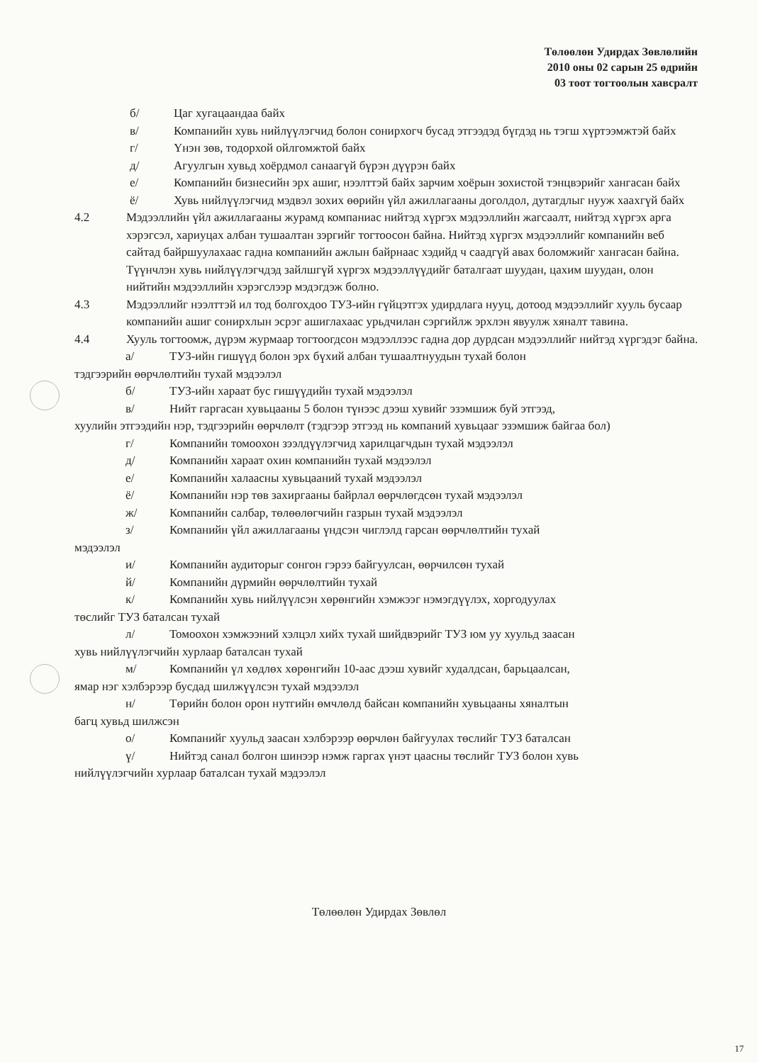Төлөөлөн Удирдах Зөвлөлийн
2010 оны 02 сарын 25 өдрийн
03 тоот тогтоолын хавсралт
б/ Цаг хугацаандаа байх
в/ Компанийн хувь нийлүүлэгчид болон сонирхогч бусад этгээдэд бүгдэд нь тэгш хүртээмжтэй байх
г/ Үнэн зөв, тодорхой ойлгомжтой байх
д/ Агуулгын хувьд хоёрдмол санаагүй бүрэн дүүрэн байх
е/ Компанийн бизнесийн эрх ашиг, нээлттэй байх зарчим хоёрын зохистой тэнцвэрийг хангасан байх
ё/ Хувь нийлүүлэгчид мэдвэл зохих өөрийн үйл ажиллагааны доголдол, дутагдлыг нууж хаахгүй байх
4.2 Мэдээллийн үйл ажиллагааны журамд компаниас нийтэд хүргэх мэдээллийн жагсаалт, нийтэд хүргэх арга хэрэгсэл, хариуцах албан тушаалтан зэргийг тогтоосон байна. Нийтэд хүргэх мэдээллийг компанийн веб сайтад байршуулахаас гадна компанийн ажлын байрнаас хэдийд ч саадгүй авах боломжийг хангасан байна. Түүнчлэн хувь нийлүүлэгчдэд зайлшгүй хүргэх мэдээллүүдийг баталгаат шуудан, цахим шуудан, олон нийтийн мэдээллийн хэрэгслээр мэдэгдэж болно.
4.3 Мэдээллийг нээлттэй ил тод болгохдоо ТУЗ-ийн гүйцэтгэх удирдлага нууц, дотоод мэдээллийг хууль бусаар компанийн ашиг сонирхлын эсрэг ашиглахаас урьдчилан сэргийлж эрхлэн явуулж хяналт тавина.
4.4 Хууль тогтоомж, дүрэм журмаар тогтоогдсон мэдээллээс гадна дор дурдсан мэдээллийг нийтэд хүргэдэг байна.
а/ ТУЗ-ийн гишүүд болон эрх бүхий албан тушаалтнуудын тухай болон
тэдгээрийн өөрчлөлтийн тухай мэдээлэл
б/ ТУЗ-ийн хараат бус гишүүдийн тухай мэдээлэл
в/ Нийт гаргасан хувьцааны 5 болон түнээс дээш хувийг эзэмшиж буй этгээд,
хуулийн этгээдийн нэр, тэдгээрийн өөрчлөлт (тэдгээр этгээд нь компаний хувьцааг эзэмшиж байгаа бол)
г/ Компанийн томоохон зээлдүүлэгчид харилцагчдын тухай мэдээлэл
д/ Компанийн хараат охин компанийн тухай мэдээлэл
е/ Компанийн халаасны хувьцааний тухай мэдээлэл
ё/ Компанийн нэр төв захиргааны байрлал өөрчлөгдсөн тухай мэдээлэл
ж/ Компанийн салбар, төлөөлөгчийн газрын тухай мэдээлэл
з/ Компанийн үйл ажиллагааны үндсэн чиглэлд гарсан өөрчлөлтийн тухай
мэдээлэл
и/ Компанийн аудиторыг сонгон гэрээ байгуулсан, өөрчилсөн тухай
й/ Компанийн дүрмийн өөрчлөлтийн тухай
к/ Компанийн хувь нийлүүлсэн хөрөнгийн хэмжээг нэмэгдүүлэх, хоргодуулах
төслийг ТУЗ баталсан тухай
л/ Томоохон хэмжээний хэлцэл хийх тухай шийдвэрийг ТУЗ юм уу хуульд заасан
хувь нийлүүлэгчийн хурлаар баталсан тухай
м/ Компанийн үл хөдлөх хөрөнгийн 10-аас дээш хувийг худалдсан, барьцаалсан,
ямар нэг хэлбэрээр бусдад шилжүүлсэн тухай мэдээлэл
н/ Төрийн болон орон нутгийн өмчлөлд байсан компанийн хувьцааны хяналтын
багц хувьд шилжсэн
о/ Компанийг хуульд заасан хэлбэрээр өөрчлөн байгуулах төслийг ТУЗ баталсан
ү/ Нийтэд санал болгон шинээр нэмж гаргах үнэт цаасны төслийг ТУЗ болон хувь
нийлүүлэгчийн хурлаар баталсан тухай мэдээлэл
Төлөөлөн Удирдах Зөвлөл
17